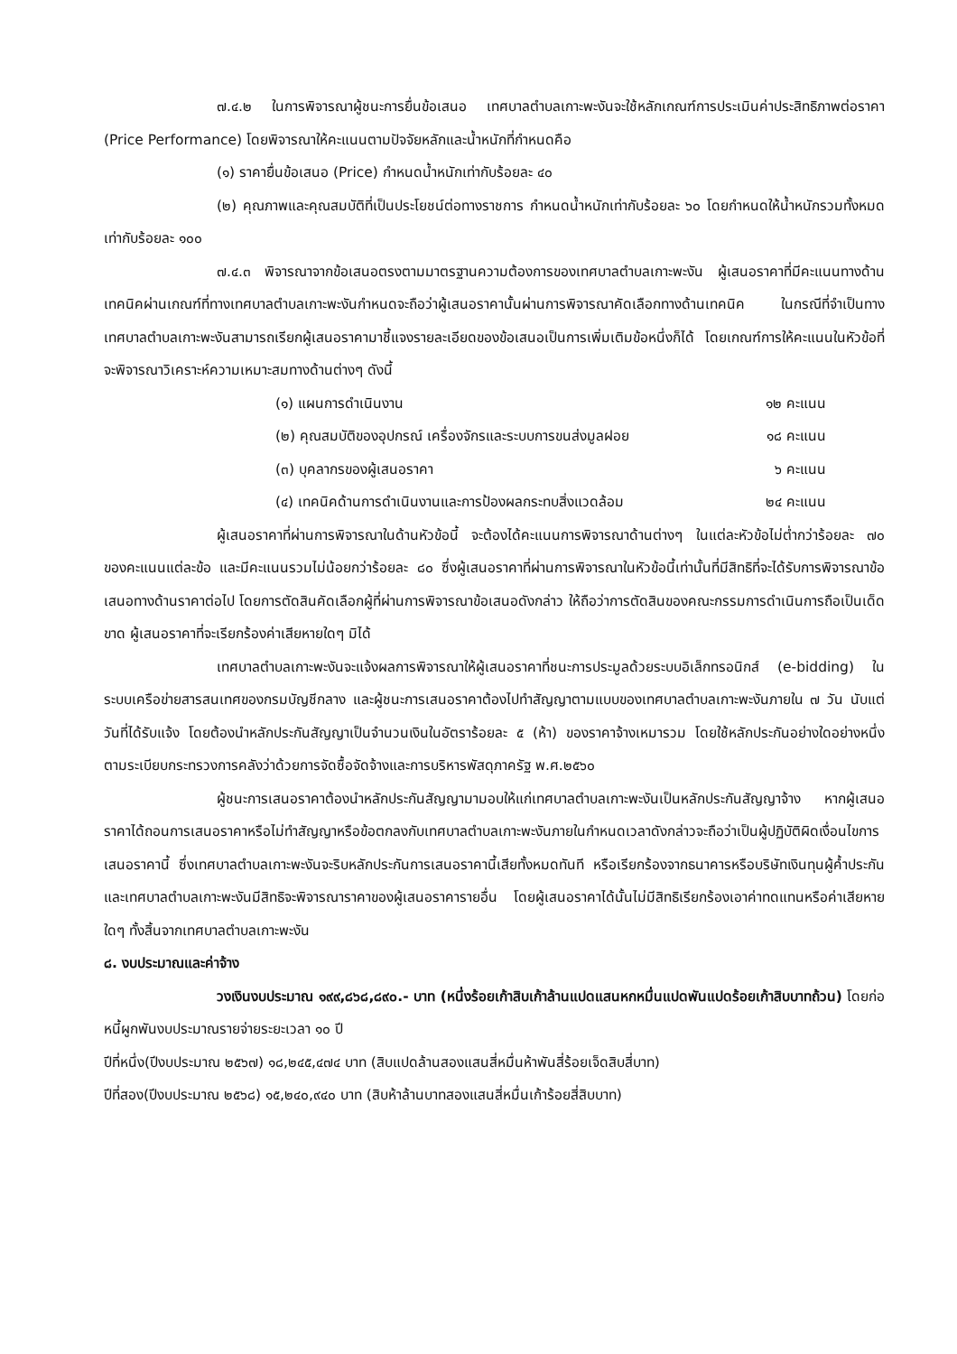๗.๔.๒ ในการพิจารณาผู้ชนะการยื่นข้อเสนอ เทศบาลตำบลเกาะพะงันจะใช้หลักเกณฑ์การประเมินค่าประสิทธิภาพต่อราคา (Price Performance) โดยพิจารณาให้คะแนนตามปัจจัยหลักและน้ำหนักที่กำหนดคือ
(๑) ราคายื่นข้อเสนอ (Price) กำหนดน้ำหนักเท่ากับร้อยละ ๔๐
(๒) คุณภาพและคุณสมบัติที่เป็นประโยชน์ต่อทางราชการ กำหนดน้ำหนักเท่ากับร้อยละ ๖๐ โดยกำหนดให้น้ำหนักรวมทั้งหมดเท่ากับร้อยละ ๑๐๐
๗.๔.๓ พิจารณาจากข้อเสนอตรงตามมาตรฐานความต้องการของเทศบาลตำบลเกาะพะงัน ผู้เสนอราคาที่มีคะแนนทางด้านเทคนิคผ่านเกณฑ์ที่ทางเทศบาลตำบลเกาะพะงันกำหนดจะถือว่าผู้เสนอราคานั้นผ่านการพิจารณาคัดเลือกทางด้านเทคนิค ในกรณีที่จำเป็นทางเทศบาลตำบลเกาะพะงันสามารถเรียกผู้เสนอราคามาชี้แจงรายละเอียดของข้อเสนอเป็นการเพิ่มเติมข้อหนึ่งก็ได้ โดยเกณฑ์การให้คะแนนในหัวข้อที่จะพิจารณาวิเคราะห์ความเหมาะสมทางด้านต่างๆ ดังนี้
(๑) แผนการดำเนินงาน ๑๒ คะแนน
(๒) คุณสมบัติของอุปกรณ์ เครื่องจักรและระบบการขนส่งมูลฝอย ๑๘ คะแนน
(๓) บุคลากรของผู้เสนอราคา ๖ คะแนน
(๔) เทคนิคด้านการดำเนินงานและการป้องผลกระทบสิ่งแวดล้อม ๒๔ คะแนน
ผู้เสนอราคาที่ผ่านการพิจารณาในด้านหัวข้อนี้ จะต้องได้คะแนนการพิจารณาด้านต่างๆ ในแต่ละหัวข้อไม่ต่ำกว่าร้อยละ ๗๐ ของคะแนนแต่ละข้อ และมีคะแนนรวมไม่น้อยกว่าร้อยละ ๘๐ ซึ่งผู้เสนอราคาที่ผ่านการพิจารณาในหัวข้อนี้เท่านั้นที่มีสิทธิที่จะได้รับการพิจารณาข้อเสนอทางด้านราคาต่อไป โดยการตัดสินคัดเลือกผู้ที่ผ่านการพิจารณาข้อเสนอดังกล่าว ให้ถือว่าการตัดสินของคณะกรรมการดำเนินการถือเป็นเด็ดขาด ผู้เสนอราคาที่จะเรียกร้องค่าเสียหายใดๆ มิได้
เทศบาลตำบลเกาะพะงันจะแจ้งผลการพิจารณาให้ผู้เสนอราคาที่ชนะการประมูลด้วยระบบอิเล็กทรอนิกส์ (e-bidding) ในระบบเครือข่ายสารสนเทศของกรมบัญชีกลาง และผู้ชนะการเสนอราคาต้องไปทำสัญญาตามแบบของเทศบาลตำบลเกาะพะงันภายใน ๗ วัน นับแต่วันที่ได้รับแจ้ง โดยต้องนำหลักประกันสัญญาเป็นจำนวนเงินในอัตราร้อยละ ๕ (ห้า) ของราคาจ้างเหมารวม โดยใช้หลักประกันอย่างใดอย่างหนึ่งตามระเบียบกระทรวงการคลังว่าด้วยการจัดซื้อจัดจ้างและการบริหารพัสดุภาครัฐ พ.ศ.๒๕๖๐
ผู้ชนะการเสนอราคาต้องนำหลักประกันสัญญามามอบให้แก่เทศบาลตำบลเกาะพะงันเป็นหลักประกันสัญญาจ้าง หากผู้เสนอราคาได้ถอนการเสนอราคาหรือไม่ทำสัญญาหรือข้อตกลงกับเทศบาลตำบลเกาะพะงันภายในกำหนดเวลาดังกล่าวจะถือว่าเป็นผู้ปฏิบัติผิดเงื่อนไขการเสนอราคานี้ ซึ่งเทศบาลตำบลเกาะพะงันจะริบหลักประกันการเสนอราคานี้เสียทั้งหมดทันที หรือเรียกร้องจากธนาคารหรือบริษัทเงินทุนผู้ค้ำประกัน และเทศบาลตำบลเกาะพะงันมีสิทธิจะพิจารณาราคาของผู้เสนอราคารายอื่น โดยผู้เสนอราคาได้นั้นไม่มีสิทธิเรียกร้องเอาค่าทดแทนหรือค่าเสียหายใดๆ ทั้งสิ้นจากเทศบาลตำบลเกาะพะงัน
๘. งบประมาณและค่าจ้าง
วงเงินงบประมาณ ๑๙๙,๘๖๘,๘๙๐.- บาท (หนึ่งร้อยเก้าสิบเก้าล้านแปดแสนหกหมื่นแปดพันแปดร้อยเก้าสิบบาทถ้วน) โดยก่อหนี้ผูกพันงบประมาณรายจ่ายระยะเวลา ๑๐ ปี
ปีที่หนึ่ง(ปีงบประมาณ ๒๕๖๗) ๑๘,๒๔๕,๔๗๔ บาท (สิบแปดล้านสองแสนสี่หมื่นห้าพันสี่ร้อยเจ็ดสิบสี่บาท)
ปีที่สอง(ปีงบประมาณ ๒๕๖๘) ๑๕,๒๔๐,๙๔๐ บาท (สิบห้าล้านบาทสองแสนสี่หมื่นเก้าร้อยสี่สิบบาท)